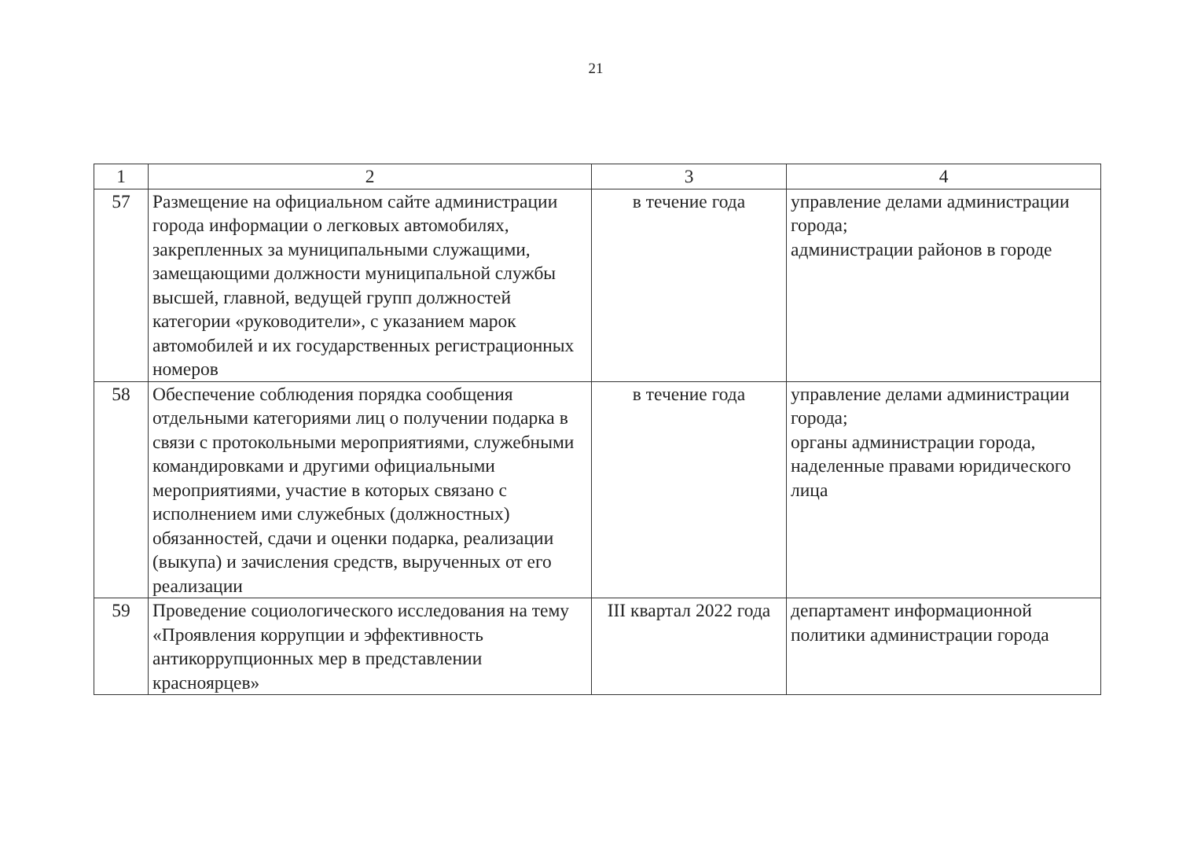21
| 1 | 2 | 3 | 4 |
| --- | --- | --- | --- |
| 57 | Размещение на официальном сайте администрации города информации о легковых автомобилях, закрепленных за муниципальными служащими, замещающими должности муниципальной службы высшей, главной, ведущей групп должностей категории «руководители», с указанием марок автомобилей и их государственных регистрационных номеров | в течение года | управление делами администрации города; администрации районов в городе |
| 58 | Обеспечение соблюдения порядка сообщения отдельными категориями лиц о получении подарка в связи с протокольными мероприятиями, служебными командировками и другими официальными мероприятиями, участие в которых связано с исполнением ими служебных (должностных) обязанностей, сдачи и оценки подарка, реализации (выкупа) и зачисления средств, вырученных от его реализации | в течение года | управление делами администрации города; органы администрации города, наделенные правами юридического лица |
| 59 | Проведение социологического исследования на тему «Проявления коррупции и эффективность антикоррупционных мер в представлении красноярцев» | III квартал 2022 года | департамент информационной политики администрации города |